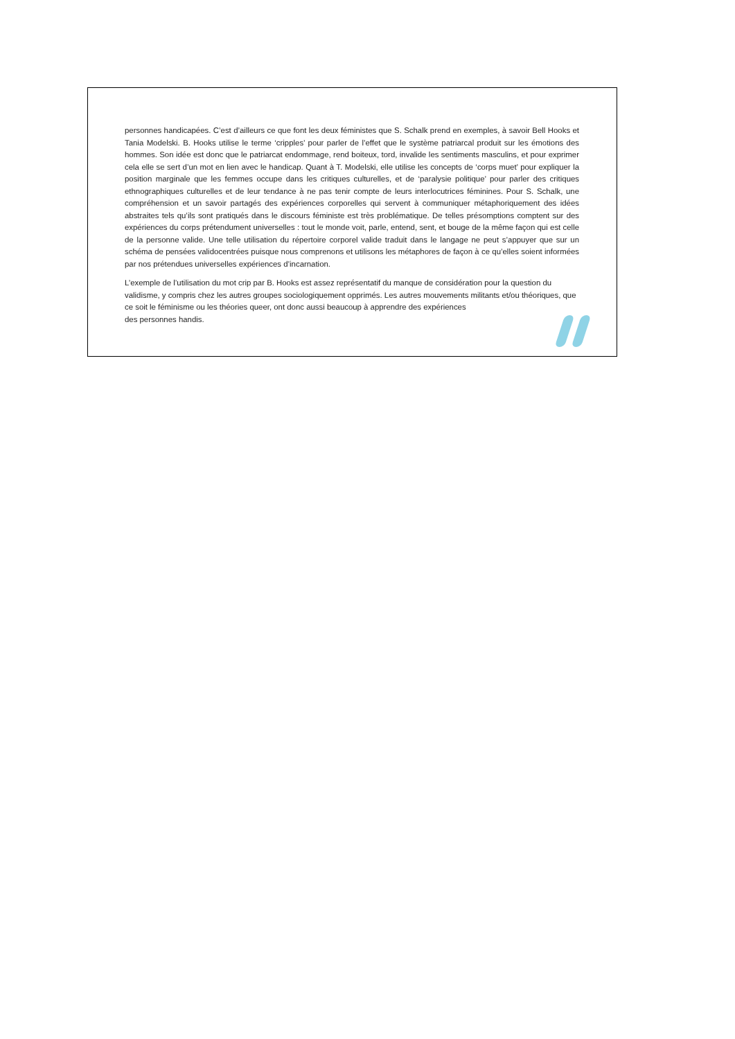personnes handicapées. C’est d’ailleurs ce que font les deux féministes que S. Schalk prend en exemples, à savoir Bell Hooks et Tania Modelski. B. Hooks utilise le terme ‘cripples’ pour parler de l’effet que le système patriarcal produit sur les émotions des hommes. Son idée est donc que le patriarcat endommage, rend boiteux, tord, invalide les sentiments masculins, et pour exprimer cela elle se sert d’un mot en lien avec le handicap. Quant à T. Modelski, elle utilise les concepts de ‘corps muet’ pour expliquer la position marginale que les femmes occupe dans les critiques culturelles, et de ‘paralysie politique’ pour parler des critiques ethnographiques culturelles et de leur tendance à ne pas tenir compte de leurs interlocutrices féminines. Pour S. Schalk, une compréhension et un savoir partagés des expériences corporelles qui servent à communiquer métaphoriquement des idées abstraites tels qu’ils sont pratiqués dans le discours féministe est très problématique. De telles présomptions comptent sur des expériences du corps prétendument universelles : tout le monde voit, parle, entend, sent, et bouge de la même façon qui est celle de la personne valide. Une telle utilisation du répertoire corporel valide traduit dans le langage ne peut s’appuyer que sur un schéma de pensées validocentrées puisque nous comprenons et utilisons les métaphores de façon à ce qu’elles soient informées par nos prétendues universelles expériences d’incarnation.
L’exemple de l’utilisation du mot crip par B. Hooks est assez représentatif du manque de considération pour la question du validisme, y compris chez les autres groupes sociologiquement opprimés. Les autres mouvements militants et/ou théoriques, que ce soit le féminisme ou les théories queer, ont donc aussi beaucoup à apprendre des expériences
des personnes handis.